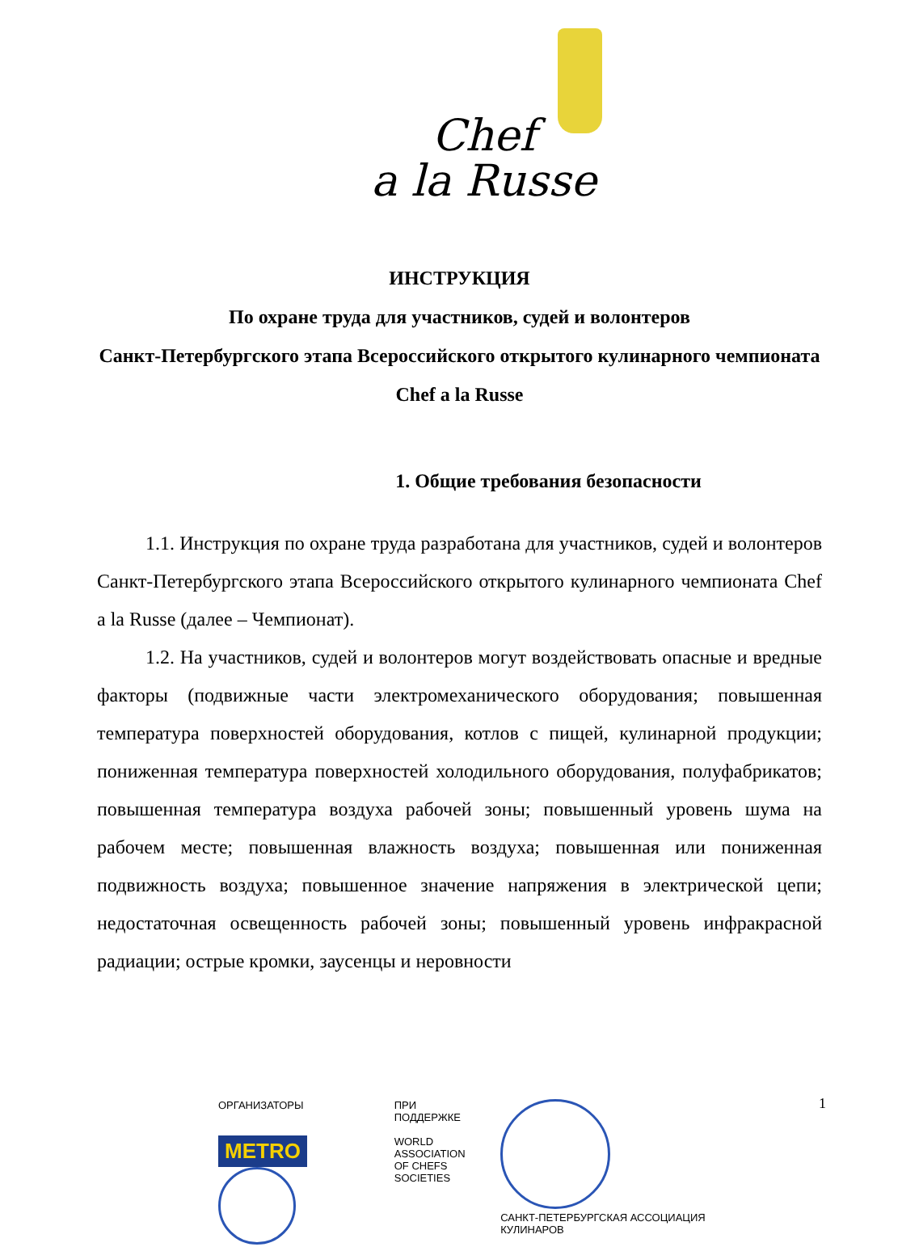Chef
a la Russe
ИНСТРУКЦИЯ
По охране труда для участников, судей и волонтеров
Санкт-Петербургского этапа Всероссийского открытого кулинарного чемпионата
Chef a la Russe
1. Общие требования безопасности
1.1. Инструкция по охране труда разработана для участников, судей и волонтеров Санкт-Петербургского этапа Всероссийского открытого кулинарного чемпионата Chef a la Russe (далее – Чемпионат).
1.2. На участников, судей и волонтеров могут воздействовать опасные и вредные факторы (подвижные части электромеханического оборудования; повышенная температура поверхностей оборудования, котлов с пищей, кулинарной продукции; пониженная температура поверхностей холодильного оборудования, полуфабрикатов; повышенная температура воздуха рабочей зоны; повышенный уровень шума на рабочем месте; повышенная влажность воздуха; повышенная или пониженная подвижность воздуха; повышенное значение напряжения в электрической цепи; недостаточная освещенность рабочей зоны; повышенный уровень инфракрасной радиации; острые кромки, заусенцы и неровности
1
ОРГАНИЗАТОРЫ
METRO
ПРИ ПОДДЕРЖКЕ
WORLD
ASSOCIATION
OF CHEFS
SOCIETIES
САНКТ-ПЕТЕРБУРГСКАЯ АССОЦИАЦИЯ КУЛИНАРОВ